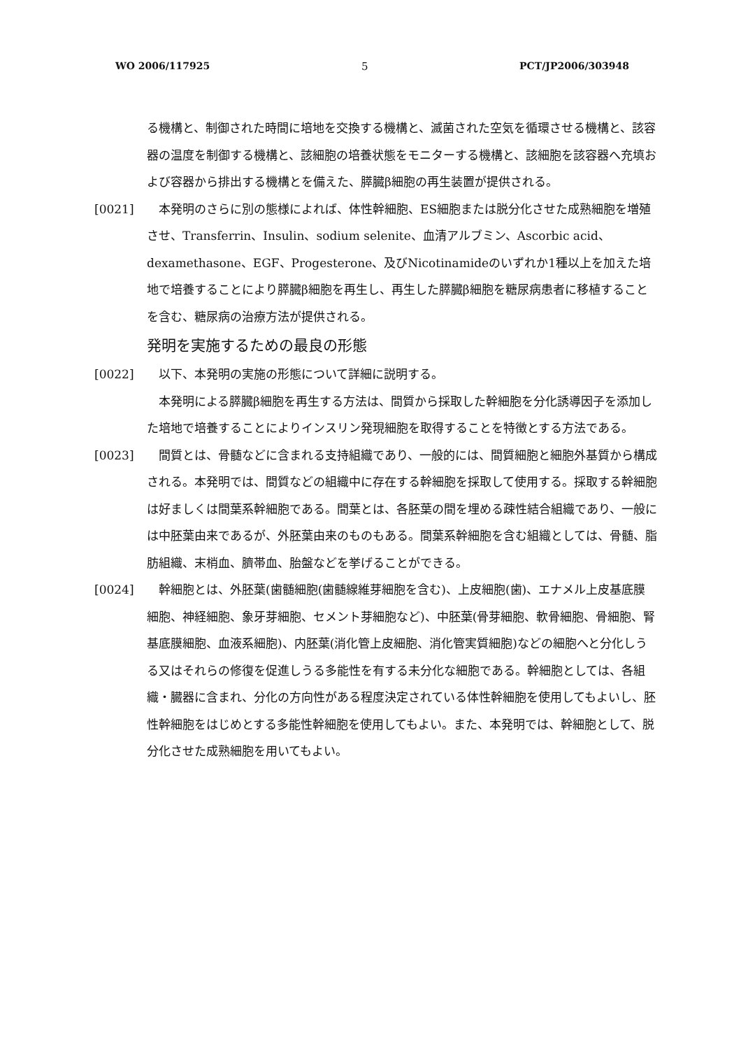WO 2006/117925 5 PCT/JP2006/303948
る機構と、制御された時間に培地を交換する機構と、滅菌された空気を循環させる機構と、該容器の温度を制御する機構と、該細胞の培養状態をモニターする機構と、該細胞を該容器へ充填および容器から排出する機構とを備えた、膵臓β細胞の再生装置が提供される。
[0021] 　本発明のさらに別の態様によれば、体性幹細胞、ES細胞または脱分化させた成熟細胞を増殖させ、Transferrin、Insulin、sodium selenite、血清アルブミン、Ascorbic acid、dexamethasone、EGF、Progesterone、及びNicotinamideのいずれか1種以上を加えた培地で培養することにより膵臓β細胞を再生し、再生した膵臓β細胞を糖尿病患者に移植することを含む、糖尿病の治療方法が提供される。
発明を実施するための最良の形態
[0022] 　以下、本発明の実施の形態について詳細に説明する。
　本発明による膵臓β細胞を再生する方法は、間質から採取した幹細胞を分化誘導因子を添加した培地で培養することによりインスリン発現細胞を取得することを特徴とする方法である。
[0023] 　間質とは、骨髄などに含まれる支持組織であり、一般的には、間質細胞と細胞外基質から構成される。本発明では、間質などの組織中に存在する幹細胞を採取して使用する。採取する幹細胞は好ましくは間葉系幹細胞である。間葉とは、各胚葉の間を埋める疎性結合組織であり、一般には中胚葉由来であるが、外胚葉由来のものもある。間葉系幹細胞を含む組織としては、骨髄、脂肪組織、末梢血、臍帯血、胎盤などを挙げることができる。
[0024] 　幹細胞とは、外胚葉(歯髄細胞(歯髄線維芽細胞を含む)、上皮細胞(歯)、エナメル上皮基底膜細胞、神経細胞、象牙芽細胞、セメント芽細胞など)、中胚葉(骨芽細胞、軟骨細胞、骨細胞、腎基底膜細胞、血液系細胞)、内胚葉(消化管上皮細胞、消化管実質細胞)などの細胞へと分化しうる又はそれらの修復を促進しうる多能性を有する未分化な細胞である。幹細胞としては、各組織・臓器に含まれ、分化の方向性がある程度決定されている体性幹細胞を使用してもよいし、胚性幹細胞をはじめとする多能性幹細胞を使用してもよい。また、本発明では、幹細胞として、脱分化させた成熟細胞を用いてもよい。